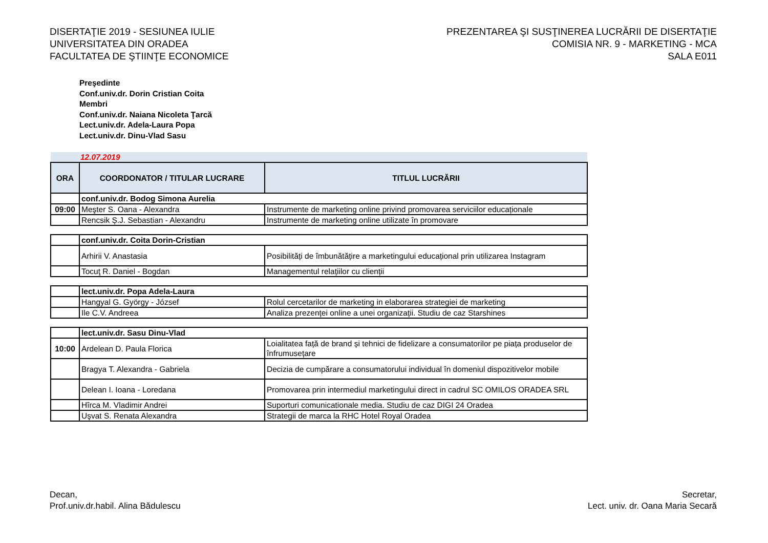DISERTAŢIE 2019 - SESIUNEA IULIE
UNIVERSITATEA DIN ORADEA
FACULTATEA DE ŞTIINŢE ECONOMICE
PREZENTAREA ŞI SUSŢINEREA LUCRĂRII DE DISERTAŢIE
COMISIA NR. 9 - MARKETING - MCA
SALA E011
Preşedinte
Conf.univ.dr. Dorin Cristian Coita
Membri
Conf.univ.dr. Naiana Nicoleta Ţarcă
Lect.univ.dr. Adela-Laura Popa
Lect.univ.dr. Dinu-Vlad Sasu
| 12.07.2019 | | |
| ORA | COORDONATOR / TITULAR LUCRARE | TITLUL LUCRĂRII |
| | conf.univ.dr. Bodog Simona Aurelia | |
| 09:00 | Meşter S. Oana - Alexandra | Instrumente de marketing online privind promovarea serviciilor educaționale |
| | Rencsik Ș.J. Sebastian - Alexandru | Instrumente de marketing online utilizate în promovare |
| | conf.univ.dr. Coita Dorin-Cristian | |
| | Arhirii V. Anastasia | Posibilități de îmbunătățire a marketingului educațional prin utilizarea Instagram |
| | Tocuţ R. Daniel - Bogdan | Managementul relațiilor cu clienții |
| | lect.univ.dr. Popa Adela-Laura | |
| | Hangyal G. György - József | Rolul cercetarilor de marketing in elaborarea strategiei de marketing |
| | Ile C.V. Andreea | Analiza prezenței online a unei organizații. Studiu de caz Starshines |
| | lect.univ.dr. Sasu Dinu-Vlad | |
| 10:00 | Ardelean D. Paula Florica | Loialitatea față de brand și tehnici de fidelizare a consumatorilor pe piața produselor de înfrumusețare |
| | Bragya T. Alexandra - Gabriela | Decizia de cumpărare a consumatorului individual în domeniul dispozitivelor mobile |
| | Delean I. Ioana - Loredana | Promovarea prin intermediul marketingului direct in cadrul SC OMILOS ORADEA SRL |
| | Hîrca M. Vladimir Andrei | Suporturi comunicationale media. Studiu de caz DIGI 24 Oradea |
| | Uşvat S. Renata Alexandra | Strategii de marca la RHC Hotel Royal Oradea |
Decan,
Prof.univ.dr.habil. Alina Bădulescu
Secretar,
Lect. univ. dr. Oana Maria Secară